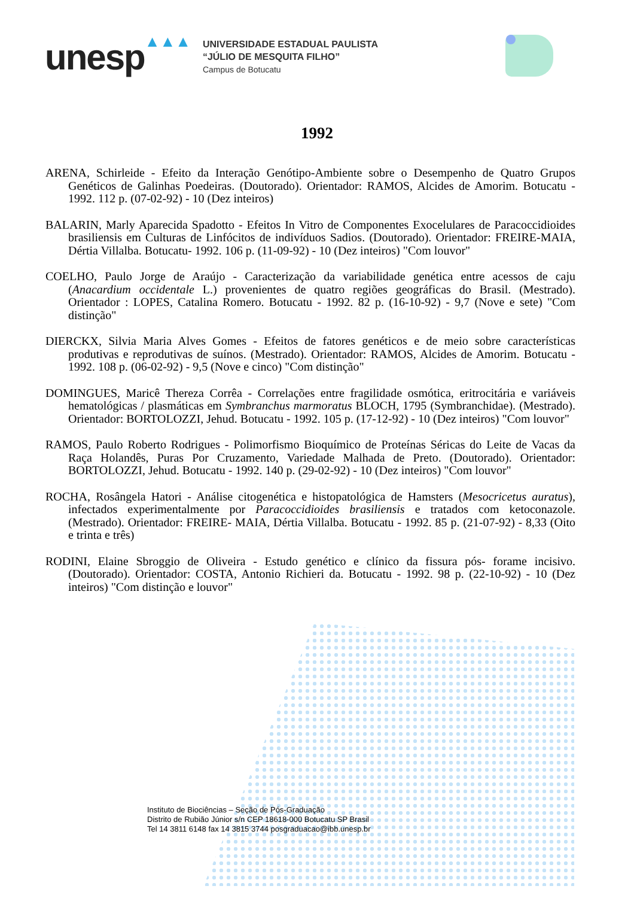unesp
▲▲▲
UNIVERSIDADE ESTADUAL PAULISTA
“JÚLIO DE MESQUITA FILHO”
Campus de Botucatu
1992
ARENA, Schirleide - Efeito da Interação Genótipo-Ambiente sobre o Desempenho de Quatro Grupos Genéticos de Galinhas Poedeiras. (Doutorado). Orientador: RAMOS, Alcides de Amorim. Botucatu - 1992. 112 p. (07-02-92) - 10 (Dez inteiros)
BALARIN, Marly Aparecida Spadotto - Efeitos In Vitro de Componentes Exocelulares de Paracoccidioides brasiliensis em Culturas de Linfócitos de indivíduos Sadios. (Doutorado). Orientador: FREIRE-MAIA, Dértia Villalba. Botucatu- 1992. 106 p. (11-09-92) - 10 (Dez inteiros) "Com louvor"
COELHO, Paulo Jorge de Araújo - Caracterização da variabilidade genética entre acessos de caju (Anacardium occidentale L.) provenientes de quatro regiões geográficas do Brasil. (Mestrado). Orientador : LOPES, Catalina Romero. Botucatu - 1992. 82 p. (16-10-92) - 9,7 (Nove e sete) "Com distinção"
DIERCKX, Silvia Maria Alves Gomes - Efeitos de fatores genéticos e de meio sobre características produtivas e reprodutivas de suínos. (Mestrado). Orientador: RAMOS, Alcides de Amorim. Botucatu - 1992. 108 p. (06-02-92) - 9,5 (Nove e cinco) "Com distinção"
DOMINGUES, Maricê Thereza Corrêa - Correlações entre fragilidade osmótica, eritrocitária e variáveis hematológicas / plasmáticas em Symbranchus marmoratus BLOCH, 1795 (Symbranchidae). (Mestrado). Orientador: BORTOLOZZI, Jehud. Botucatu - 1992. 105 p. (17-12-92) - 10 (Dez inteiros) "Com louvor"
RAMOS, Paulo Roberto Rodrigues - Polimorfismo Bioquímico de Proteínas Séricas do Leite de Vacas da Raça Holandês, Puras Por Cruzamento, Variedade Malhada de Preto. (Doutorado). Orientador: BORTOLOZZI, Jehud. Botucatu - 1992. 140 p. (29-02-92) - 10 (Dez inteiros) "Com louvor"
ROCHA, Rosângela Hatori - Análise citogenética e histopatológica de Hamsters (Mesocricetus auratus), infectados experimentalmente por Paracoccidioides brasiliensis e tratados com ketoconazole. (Mestrado). Orientador: FREIRE- MAIA, Dértia Villalba. Botucatu - 1992. 85 p. (21-07-92) - 8,33 (Oito e trinta e três)
RODINI, Elaine Sbroggio de Oliveira - Estudo genético e clínico da fissura pós- forame incisivo. (Doutorado). Orientador: COSTA, Antonio Richieri da. Botucatu - 1992. 98 p. (22-10-92) - 10 (Dez inteiros) "Com distinção e louvor"
Instituto de Biociências – Seção de Pós-Graduação
Distrito de Rubião Júnior s/n CEP 18618-000 Botucatu SP Brasil
Tel 14 3811 6148 fax 14 3815 3744 posgraduacao@ibb.unesp.br